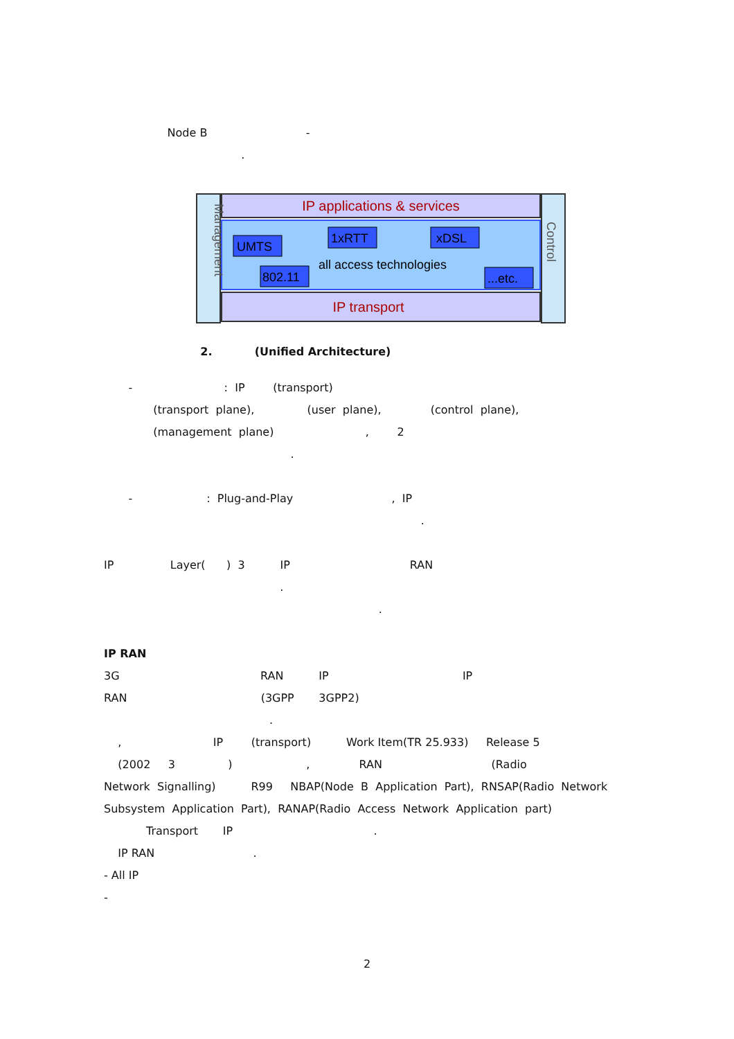Node B -
.
IP applications & services
IP transport
Management
Control
UMTS
1xRTT
xDSL
802.11
...etc.
all access technologies
2. (Unified Architecture)
- : IP (transport)
(transport plane), (user plane), (control plane),
(management plane) , 2
.
- : Plug-and-Play , IP
.
IP Layer( ) 3 IP RAN
.
.
IP RAN
3G RAN IP IP
RAN (3GPP 3GPP2)
.
, IP (transport) Work Item(TR 25.933) Release 5
(2002 3 ) , RAN (Radio
Network Signalling) R99 NBAP(Node B Application Part), RNSAP(Radio Network
Subsystem Application Part), RANAP(Radio Access Network Application part)
Transport IP .
IP RAN .
- All IP
-
2